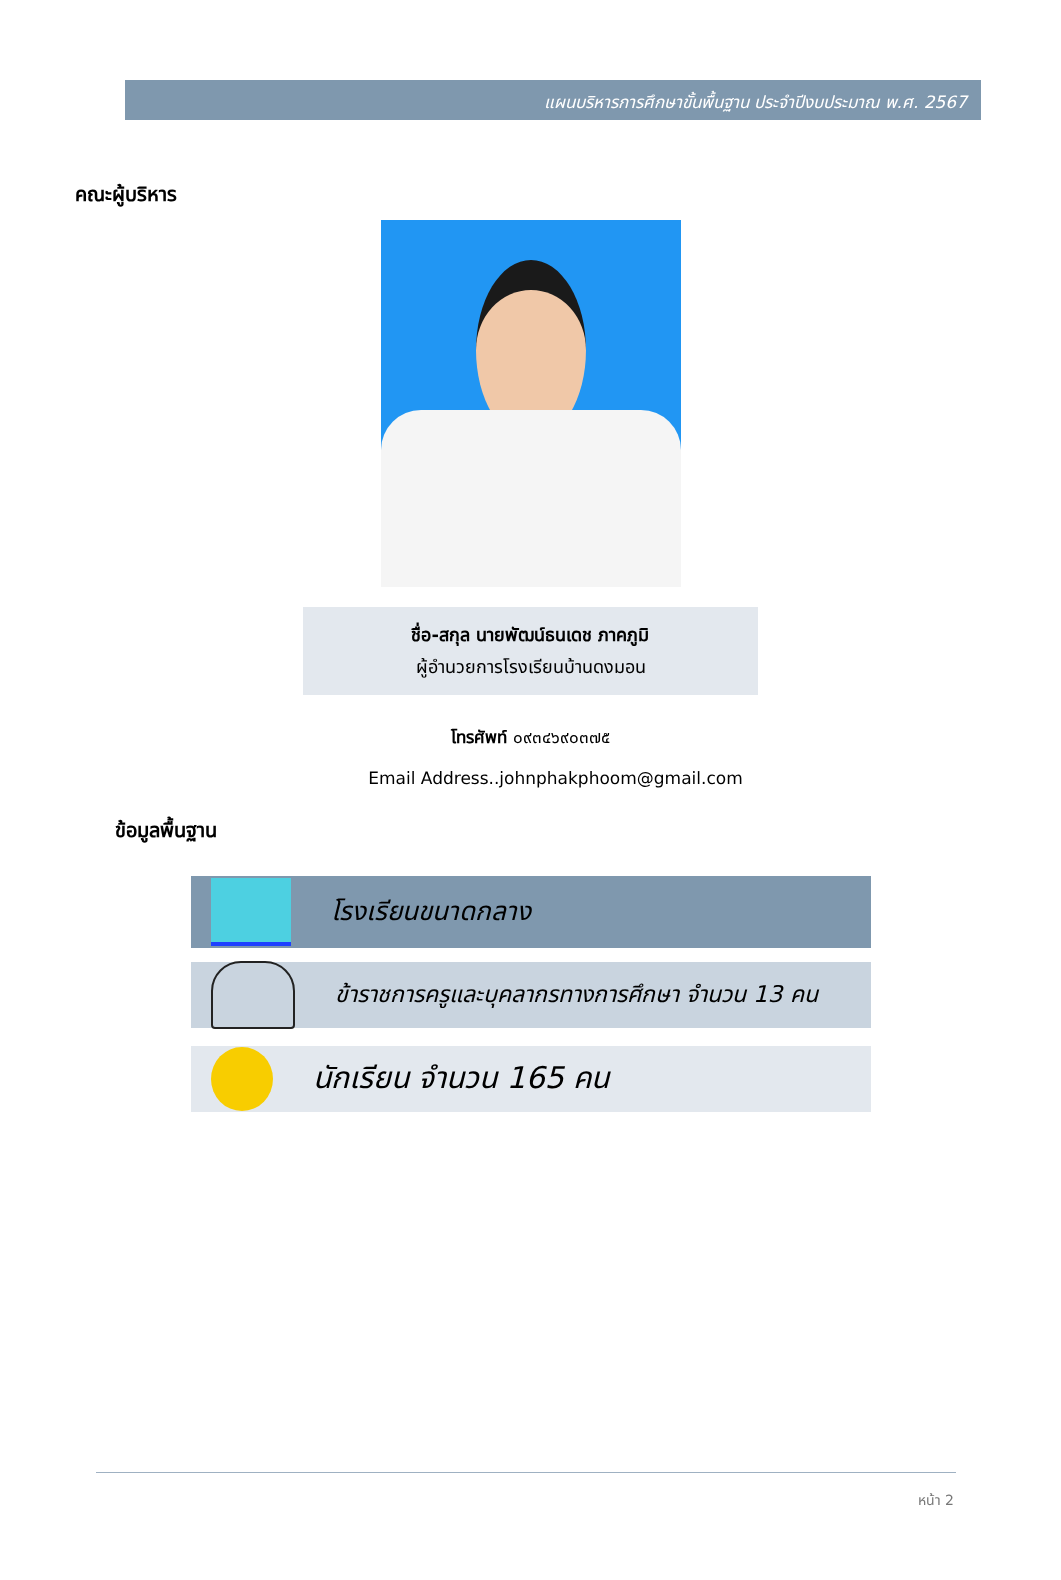แผนบริหารการศึกษาขั้นพื้นฐาน ประจำปีงบประมาณ พ.ศ. 2567
คณะผู้บริหาร
ชื่อ-สกุล นายพัฒน์ธนเดช ภาคภูมิ
ผู้อำนวยการโรงเรียนบ้านดงมอน
โทรศัพท์ ๐๙๓๔๖๙๐๓๗๕
Email Address..johnphakphoom@gmail.com
ข้อมูลพื้นฐาน
โรงเรียนขนาดกลาง
ข้าราชการครูและบุคลากรทางการศึกษา จำนวน 13 คน
นักเรียน จำนวน 165 คน
หน้า 2